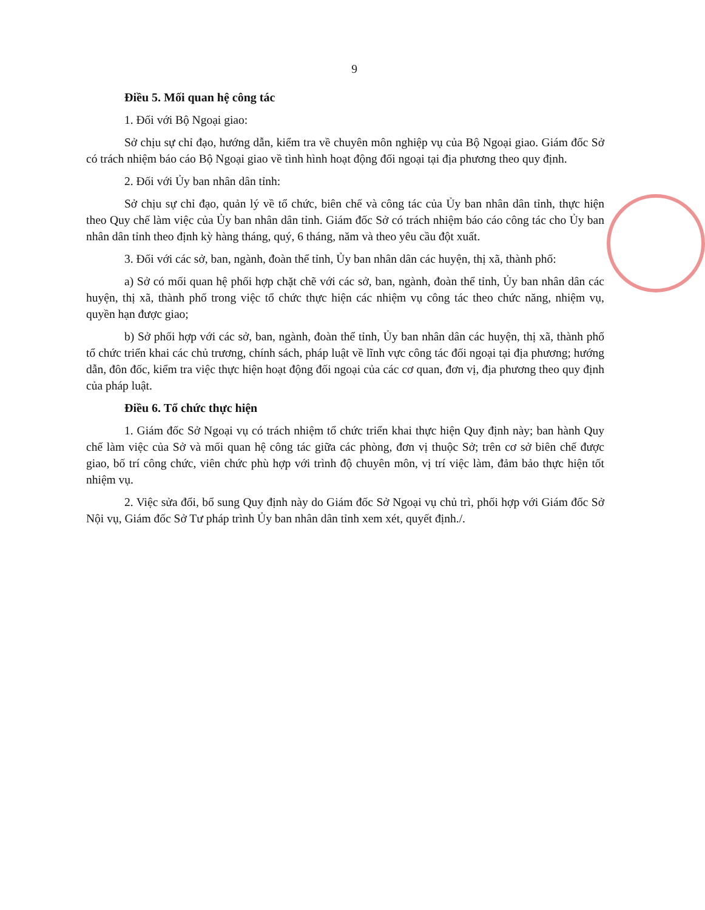9
Điều 5. Mối quan hệ công tác
1. Đối với Bộ Ngoại giao:
Sở chịu sự chỉ đạo, hướng dẫn, kiểm tra về chuyên môn nghiệp vụ của Bộ Ngoại giao. Giám đốc Sở có trách nhiệm báo cáo Bộ Ngoại giao về tình hình hoạt động đối ngoại tại địa phương theo quy định.
2. Đối với Ủy ban nhân dân tỉnh:
Sở chịu sự chỉ đạo, quản lý về tổ chức, biên chế và công tác của Ủy ban nhân dân tỉnh, thực hiện theo Quy chế làm việc của Ủy ban nhân dân tỉnh. Giám đốc Sở có trách nhiệm báo cáo công tác cho Ủy ban nhân dân tỉnh theo định kỳ hàng tháng, quý, 6 tháng, năm và theo yêu cầu đột xuất.
3. Đối với các sở, ban, ngành, đoàn thể tỉnh, Ủy ban nhân dân các huyện, thị xã, thành phố:
a) Sở có mối quan hệ phối hợp chặt chẽ với các sở, ban, ngành, đoàn thể tỉnh, Ủy ban nhân dân các huyện, thị xã, thành phố trong việc tổ chức thực hiện các nhiệm vụ công tác theo chức năng, nhiệm vụ, quyền hạn được giao;
b) Sở phối hợp với các sở, ban, ngành, đoàn thể tỉnh, Ủy ban nhân dân các huyện, thị xã, thành phố tổ chức triển khai các chủ trương, chính sách, pháp luật về lĩnh vực công tác đối ngoại tại địa phương; hướng dẫn, đôn đốc, kiểm tra việc thực hiện hoạt động đối ngoại của các cơ quan, đơn vị, địa phương theo quy định của pháp luật.
Điều 6. Tổ chức thực hiện
1. Giám đốc Sở Ngoại vụ có trách nhiệm tổ chức triển khai thực hiện Quy định này; ban hành Quy chế làm việc của Sở và mối quan hệ công tác giữa các phòng, đơn vị thuộc Sở; trên cơ sở biên chế được giao, bố trí công chức, viên chức phù hợp với trình độ chuyên môn, vị trí việc làm, đảm bảo thực hiện tốt nhiệm vụ.
2. Việc sửa đổi, bổ sung Quy định này do Giám đốc Sở Ngoại vụ chủ trì, phối hợp với Giám đốc Sở Nội vụ, Giám đốc Sở Tư pháp trình Ủy ban nhân dân tỉnh xem xét, quyết định./.